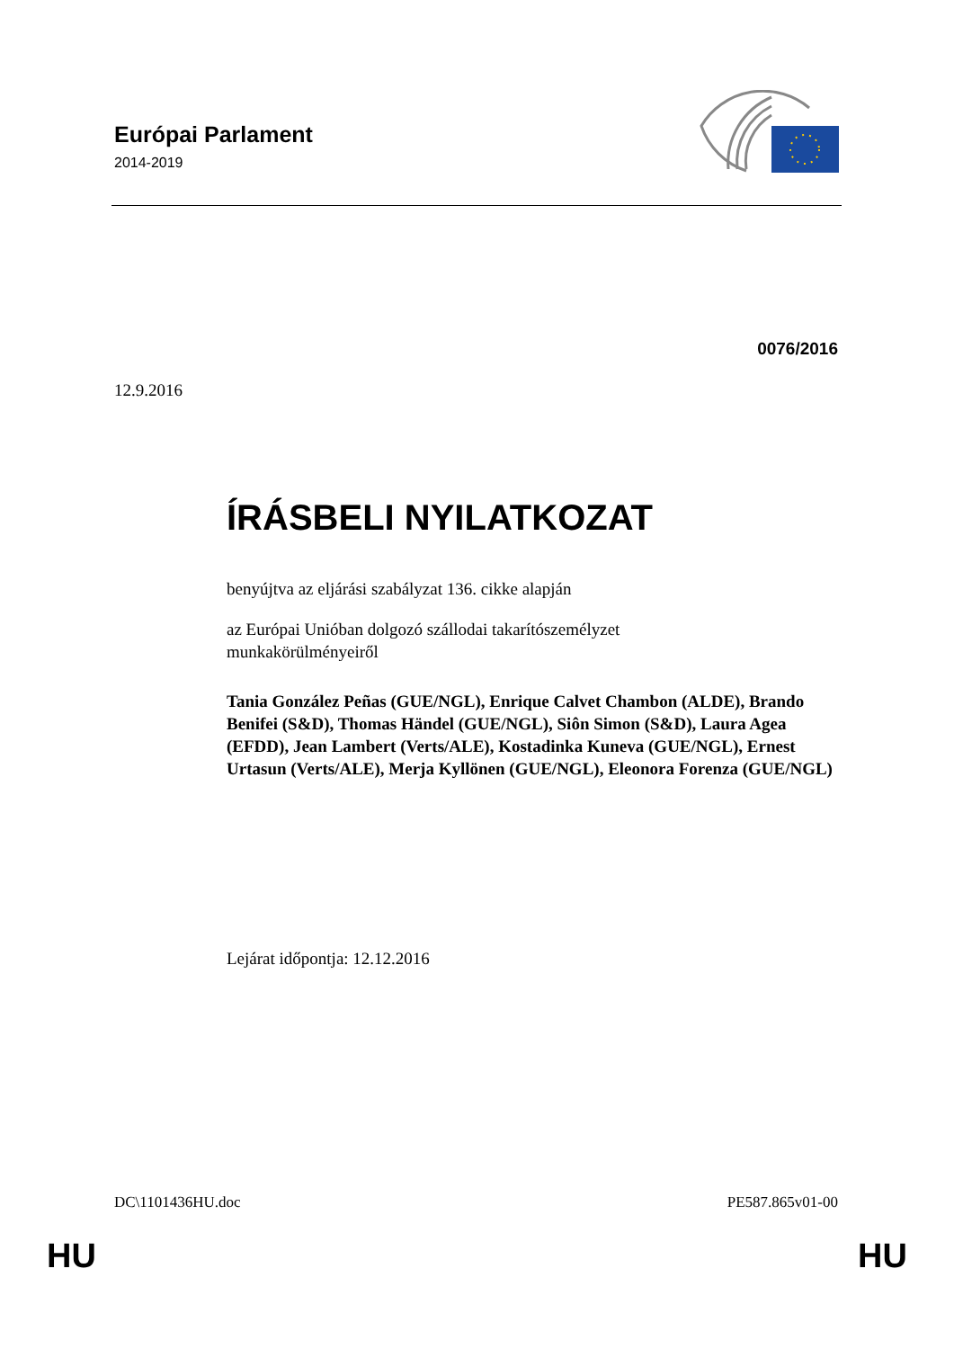Európai Parlament
2014-2019
0076/2016
12.9.2016
ÍRÁSBELI NYILATKOZAT
benyújtva az eljárási szabályzat 136. cikke alapján
az Európai Unióban dolgozó szállodai takarítószemélyzet
munkakörülményeiről
Tania González Peñas (GUE/NGL), Enrique Calvet Chambon (ALDE), Brando Benifei (S&D), Thomas Händel (GUE/NGL), Siôn Simon (S&D), Laura Agea (EFDD), Jean Lambert (Verts/ALE), Kostadinka Kuneva (GUE/NGL), Ernest Urtasun (Verts/ALE), Merja Kyllönen (GUE/NGL), Eleonora Forenza (GUE/NGL)
Lejárat időpontja: 12.12.2016
DC\1101436HU.doc PE587.865v01-00
HU HU